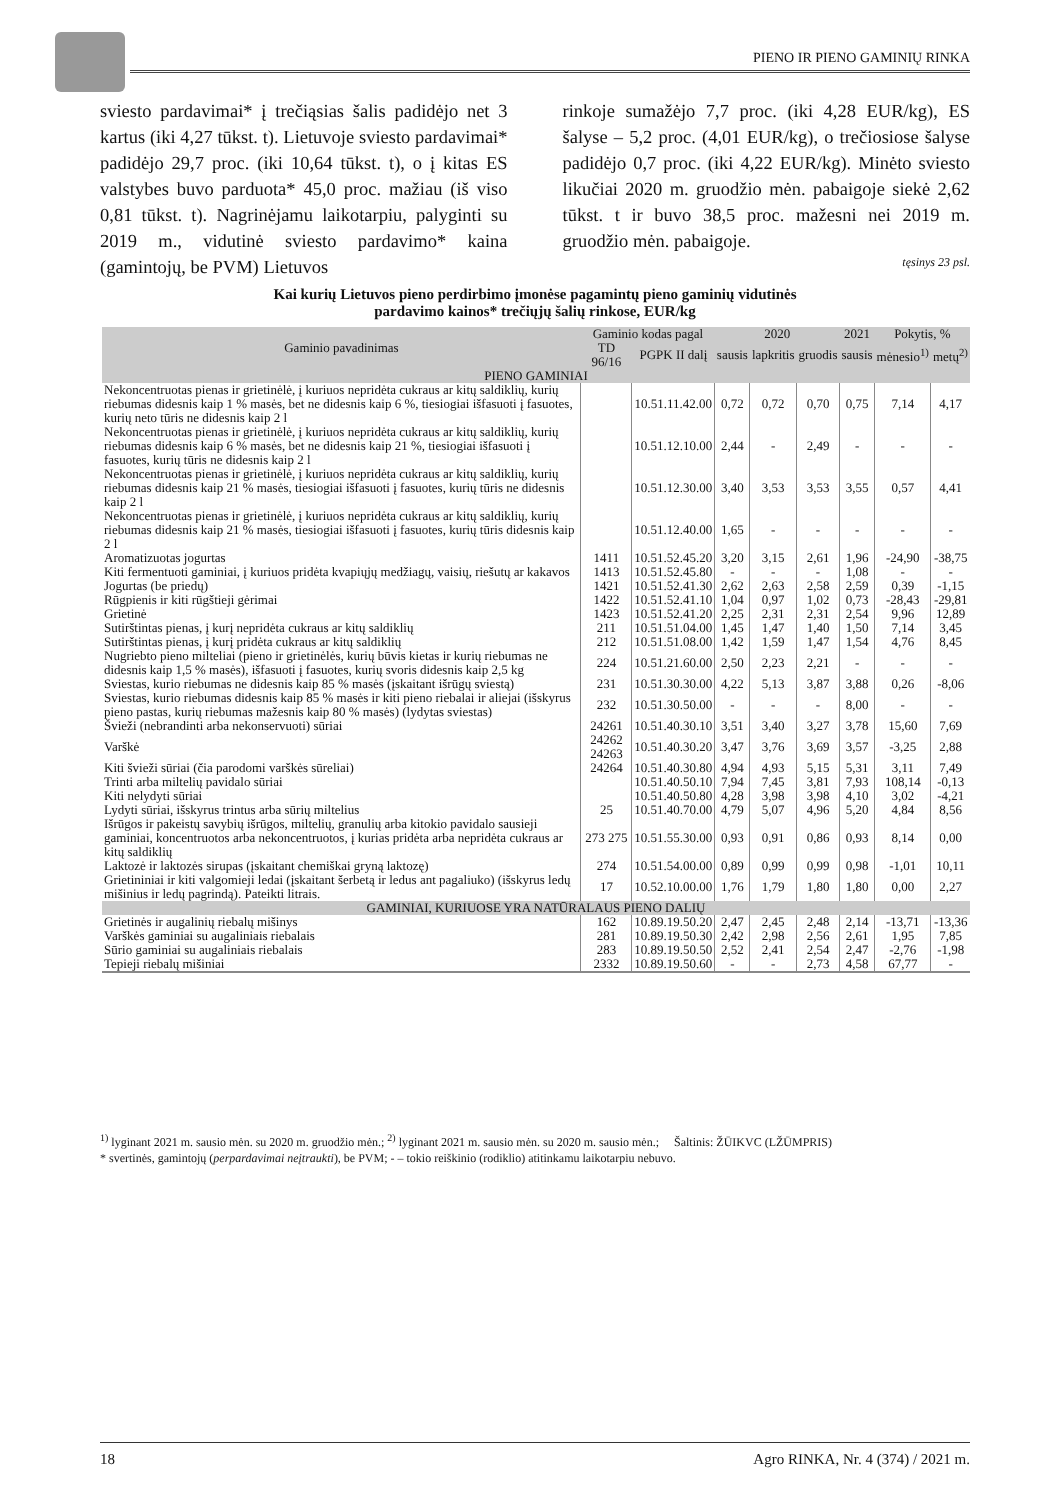PIENO IR PIENO GAMINIŲ RINKA
sviesto pardavimai* į trečiąsias šalis padidėjo net 3 kartus (iki 4,27 tūkst. t). Lietuvoje sviesto pardavimai* padidėjo 29,7 proc. (iki 10,64 tūkst. t), o į kitas ES valstybes buvo parduota* 45,0 proc. mažiau (iš viso 0,81 tūkst. t). Nagrinėjamu laikotarpiu, palyginti su 2019 m., vidutinė sviesto pardavimo* kaina (gamintojų, be PVM) Lietuvos
rinkoje sumažėjo 7,7 proc. (iki 4,28 EUR/kg), ES šalyse – 5,2 proc. (4,01 EUR/kg), o trečiosiose šalyse padidėjo 0,7 proc. (iki 4,22 EUR/kg). Minėto sviesto likučiai 2020 m. gruodžio mėn. pabaigoje siekė 2,62 tūkst. t ir buvo 38,5 proc. mažesni nei 2019 m. gruodžio mėn. pabaigoje.
tęsinys 23 psl.
Kai kurių Lietuvos pieno perdirbimo įmonėse pagamintų pieno gaminių vidutinės
pardavimo kainos* trečiųjų šalių rinkose, EUR/kg
| Gaminio pavadinimas | Gaminio kodas pagal | | 2020 | | | 2021 | Pokytis, % | |
| --- | --- | --- | --- | --- | --- | --- | --- | --- |
| | TD 96/16 | PGPK II dalį | sausis | lapkritis | gruodis | sausis | mėnesio<sup>1)</sup> | metų<sup>2)</sup> |
| PIENO GAMINIAI | | | | | | | | |
| Nekoncentruotas pienas ir grietinėlė, į kuriuos nepridėta cukraus ar kitų saldiklių, kurių riebumas didesnis kaip 1 % masės, bet ne didesnis kaip 6 %, tiesiogiai išfasuoti į fasuotes, kurių neto tūris ne didesnis kaip 2 l | | 10.51.11.42.00 | 0,72 | 0,72 | 0,70 | 0,75 | 7,14 | 4,17 |
| Nekoncentruotas pienas ir grietinėlė, į kuriuos nepridėta cukraus ar kitų saldiklių, kurių riebumas didesnis kaip 6 % masės, bet ne didesnis kaip 21 %, tiesiogiai išfasuoti į fasuotes, kurių tūris ne didesnis kaip 2 l | | 10.51.12.10.00 | 2,44 | - | 2,49 | - | - | - |
| Nekoncentruotas pienas ir grietinėlė, į kuriuos nepridėta cukraus ar kitų saldiklių, kurių riebumas didesnis kaip 21 % masės, tiesiogiai išfasuoti į fasuotes, kurių tūris ne didesnis kaip 2 l | | 10.51.12.30.00 | 3,40 | 3,53 | 3,53 | 3,55 | 0,57 | 4,41 |
| Nekoncentruotas pienas ir grietinėlė, į kuriuos nepridėta cukraus ar kitų saldiklių, kurių riebumas didesnis kaip 21 % masės, tiesiogiai išfasuoti į fasuotes, kurių tūris didesnis kaip 2 l | | 10.51.12.40.00 | 1,65 | - | - | - | - | - |
| Aromatizuotas jogurtas | 1411 | 10.51.52.45.20 | 3,20 | 3,15 | 2,61 | 1,96 | -24,90 | -38,75 |
| Kiti fermentuoti gaminiai, į kuriuos pridėta kvapiųjų medžiagų, vaisių, riešutų ar kakavos | 1413 | 10.51.52.45.80 | - | - | - | 1,08 | - | - |
| Jogurtas (be priedų) | 1421 | 10.51.52.41.30 | 2,62 | 2,63 | 2,58 | 2,59 | 0,39 | -1,15 |
| Rūgpienis ir kiti rūgštieji gėrimai | 1422 | 10.51.52.41.10 | 1,04 | 0,97 | 1,02 | 0,73 | -28,43 | -29,81 |
| Grietinė | 1423 | 10.51.52.41.20 | 2,25 | 2,31 | 2,31 | 2,54 | 9,96 | 12,89 |
| Sutirštintas pienas, į kurį nepridėta cukraus ar kitų saldiklių | 211 | 10.51.51.04.00 | 1,45 | 1,47 | 1,40 | 1,50 | 7,14 | 3,45 |
| Sutirštintas pienas, į kurį pridėta cukraus ar kitų saldiklių | 212 | 10.51.51.08.00 | 1,42 | 1,59 | 1,47 | 1,54 | 4,76 | 8,45 |
| Nugriebto pieno milteliai (pieno ir grietinėlės, kurių būvis kietas ir kurių riebumas ne didesnis kaip 1,5 % masės), išfasuoti į fasuotes, kurių svoris didesnis kaip 2,5 kg | 224 | 10.51.21.60.00 | 2,50 | 2,23 | 2,21 | - | - | - |
| Sviestas, kurio riebumas ne didesnis kaip 85 % masės (įskaitant išrūgų sviestą) | 231 | 10.51.30.30.00 | 4,22 | 5,13 | 3,87 | 3,88 | 0,26 | -8,06 |
| Sviestas, kurio riebumas didesnis kaip 85 % masės ir kiti pieno riebalai ir aliejai (išskyrus pieno pastas, kurių riebumas mažesnis kaip 80 % masės) (lydytas sviestas) | 232 | 10.51.30.50.00 | - | - | - | 8,00 | - | - |
| Švieži (nebrandinti arba nekonservuoti) sūriai | 24261 | 10.51.40.30.10 | 3,51 | 3,40 | 3,27 | 3,78 | 15,60 | 7,69 |
| Varškė | 24262 24263 | 10.51.40.30.20 | 3,47 | 3,76 | 3,69 | 3,57 | -3,25 | 2,88 |
| Kiti švieži sūriai (čia parodomi varškės sūreliai) | 24264 | 10.51.40.30.80 | 4,94 | 4,93 | 5,15 | 5,31 | 3,11 | 7,49 |
| Trinti arba miltelių pavidalo sūriai | | 10.51.40.50.10 | 7,94 | 7,45 | 3,81 | 7,93 | 108,14 | -0,13 |
| Kiti nelydyti sūriai | | 10.51.40.50.80 | 4,28 | 3,98 | 3,98 | 4,10 | 3,02 | -4,21 |
| Lydyti sūriai, išskyrus trintus arba sūrių miltelius | 25 | 10.51.40.70.00 | 4,79 | 5,07 | 4,96 | 5,20 | 4,84 | 8,56 |
| Išrūgos ir pakeistų savybių išrūgos, miltelių, granulių arba kitokio pavidalo sausieji gaminiai, koncentruotos arba nekoncentruotos, į kurias pridėta arba nepridėta cukraus ar kitų saldiklių | 273 275 | 10.51.55.30.00 | 0,93 | 0,91 | 0,86 | 0,93 | 8,14 | 0,00 |
| Laktozė ir laktozės sirupas (įskaitant chemiškai gryną laktozę) | 274 | 10.51.54.00.00 | 0,89 | 0,99 | 0,99 | 0,98 | -1,01 | 10,11 |
| Grietininiai ir kiti valgomieji ledai (įskaitant šerbetą ir ledus ant pagaliuko) (išskyrus ledų mišinius ir ledų pagrindą). Pateikti litrais. | 17 | 10.52.10.00.00 | 1,76 | 1,79 | 1,80 | 1,80 | 0,00 | 2,27 |
| GAMINIAI, KURIUOSE YRA NATŪRALAUS PIENO DALIŲ | | | | | | | | |
| Grietinės ir augalinių riebalų mišinys | 162 | 10.89.19.50.20 | 2,47 | 2,45 | 2,48 | 2,14 | -13,71 | -13,36 |
| Varškės gaminiai su augaliniais riebalais | 281 | 10.89.19.50.30 | 2,42 | 2,98 | 2,56 | 2,61 | 1,95 | 7,85 |
| Sūrio gaminiai su augaliniais riebalais | 283 | 10.89.19.50.50 | 2,52 | 2,41 | 2,54 | 2,47 | -2,76 | -1,98 |
| Tepieji riebalų mišiniai | 2332 | 10.89.19.50.60 | - | - | 2,73 | 4,58 | 67,77 | - |
<sup>1)</sup> lyginant 2021 m. sausio mėn. su 2020 m. gruodžio mėn.; <sup>2)</sup> lyginant 2021 m. sausio mėn. su 2020 m. sausio mėn.; Šaltinis: ŽŪIKVC (LŽŪMPRIS)
* svertinės, gamintojų (perpardavimai neįtraukti), be PVM; - – tokio reiškinio (rodiklio) atitinkamu laikotarpiu nebuvo.
18 Agro RINKA, Nr. 4 (374) / 2021 m.